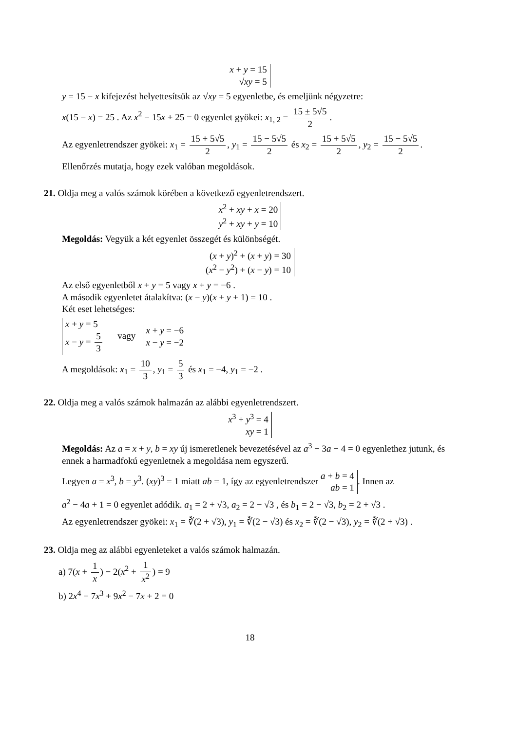x + y = 15
√xy = 5
y = 15 − x kifejezést helyettesítsük az √xy = 5 egyenletbe, és emeljünk négyzetre:
x(15 − x) = 25 . Az x<sup>2</sup> − 15x + 25 = 0 egyenlet gyökei: x<sub>1, 2</sub> = 15 ± 5√5 2.
Az egyenletrendszer gyökei: x<sub>1</sub> = 15 + 5√5 2, y<sub>1</sub> = 15 − 5√5 2 és x<sub>2</sub> = 15 + 5√5 2, y<sub>2</sub> = 15 − 5√5 2.
Ellenőrzés mutatja, hogy ezek valóban megoldások.
21. Oldja meg a valós számok körében a következő egyenletrendszert.
x<sup>2</sup> + xy + x = 20
y<sup>2</sup> + xy + y = 10
Megoldás: Vegyük a két egyenlet összegét és különbségét.
(x + y)<sup>2</sup> + (x + y) = 30
(x<sup>2</sup> − y<sup>2</sup>) + (x − y) = 10
Az első egyenletből x + y = 5 vagy x + y = −6 .
A második egyenletet átalakítva: (x − y)(x + y + 1) = 10 .
Két eset lehetséges:
x + y = 5
x − y = 5 3 vagy x + y = −6
x − y = −2
A megoldások: x<sub>1</sub> = 10 3, y<sub>1</sub> = 5 3 és x<sub>1</sub> = −4, y<sub>1</sub> = −2 .
22. Oldja meg a valós számok halmazán az alábbi egyenletrendszert.
x<sup>3</sup> + y<sup>3</sup> = 4
xy = 1
Megoldás: Az a = x + y, b = xy új ismeretlenek bevezetésével az a<sup>3</sup> − 3a − 4 = 0 egyenlethez jutunk, és ennek a harmadfokú egyenletnek a megoldása nem egyszerű.
Legyen a = x<sup>3</sup>, b = y<sup>3</sup>. (xy)<sup>3</sup> = 1 miatt ab = 1, így az egyenletrendszer a + b = 4
ab = 1. Innen az
a<sup>2</sup> − 4a + 1 = 0 egyenlet adódik. a<sub>1</sub> = 2 + √3, a<sub>2</sub> = 2 − √3 , és b<sub>1</sub> = 2 − √3, b<sub>2</sub> = 2 + √3 .
Az egyenletrendszer gyökei: x<sub>1</sub> = ∛(2 + √3), y<sub>1</sub> = ∛(2 − √3) és x<sub>2</sub> = ∛(2 − √3), y<sub>2</sub> = ∛(2 + √3) .
23. Oldja meg az alábbi egyenleteket a valós számok halmazán.
a) 7(x + 1 x) − 2(x<sup>2</sup> + 1 x<sup>2</sup>) = 9
b) 2x<sup>4</sup> − 7x<sup>3</sup> + 9x<sup>2</sup> − 7x + 2 = 0
18